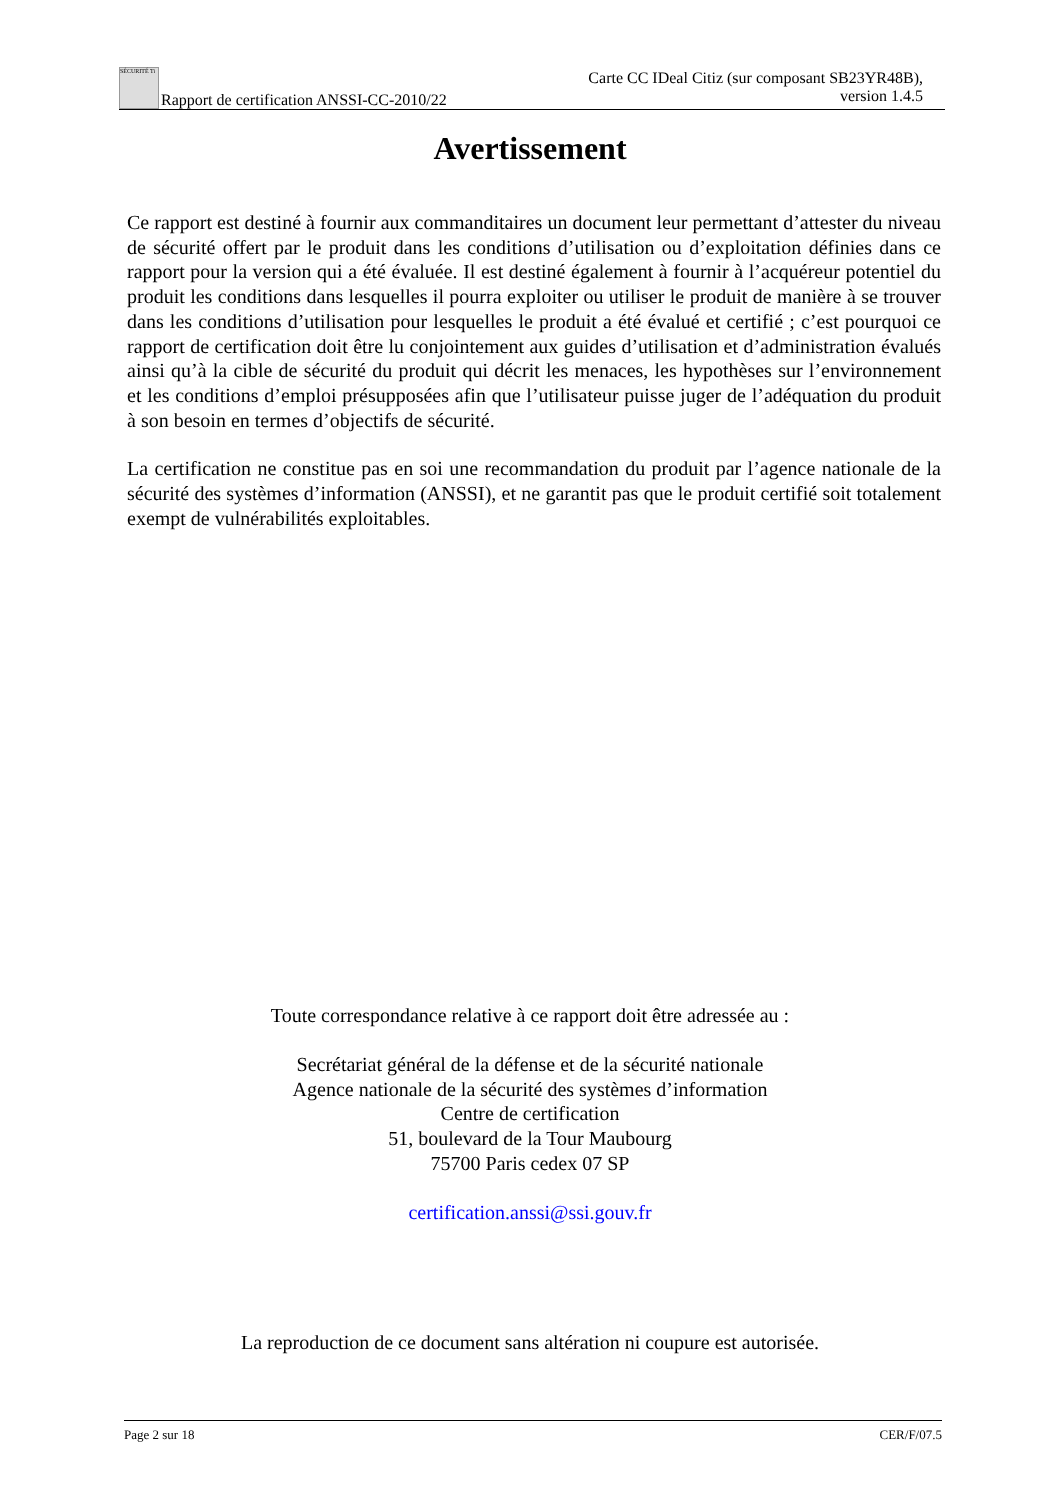SÉCURITÉ Ti Rapport de certification ANSSI-CC-2010/22
Carte CC IDeal Citiz (sur composant SB23YR48B),
version 1.4.5
Avertissement
Ce rapport est destiné à fournir aux commanditaires un document leur permettant d’attester du niveau de sécurité offert par le produit dans les conditions d’utilisation ou d’exploitation définies dans ce rapport pour la version qui a été évaluée. Il est destiné également à fournir à l’acquéreur potentiel du produit les conditions dans lesquelles il pourra exploiter ou utiliser le produit de manière à se trouver dans les conditions d’utilisation pour lesquelles le produit a été évalué et certifié ; c’est pourquoi ce rapport de certification doit être lu conjointement aux guides d’utilisation et d’administration évalués ainsi qu’à la cible de sécurité du produit qui décrit les menaces, les hypothèses sur l’environnement et les conditions d’emploi présupposées afin que l’utilisateur puisse juger de l’adéquation du produit à son besoin en termes d’objectifs de sécurité.
La certification ne constitue pas en soi une recommandation du produit par l’agence nationale de la sécurité des systèmes d’information (ANSSI), et ne garantit pas que le produit certifié soit totalement exempt de vulnérabilités exploitables.
Toute correspondance relative à ce rapport doit être adressée au :
Secrétariat général de la défense et de la sécurité nationale
Agence nationale de la sécurité des systèmes d’information
Centre de certification
51, boulevard de la Tour Maubourg
75700 Paris cedex 07 SP
certification.anssi@ssi.gouv.fr
La reproduction de ce document sans altération ni coupure est autorisée.
Page 2 sur 18 CER/F/07.5